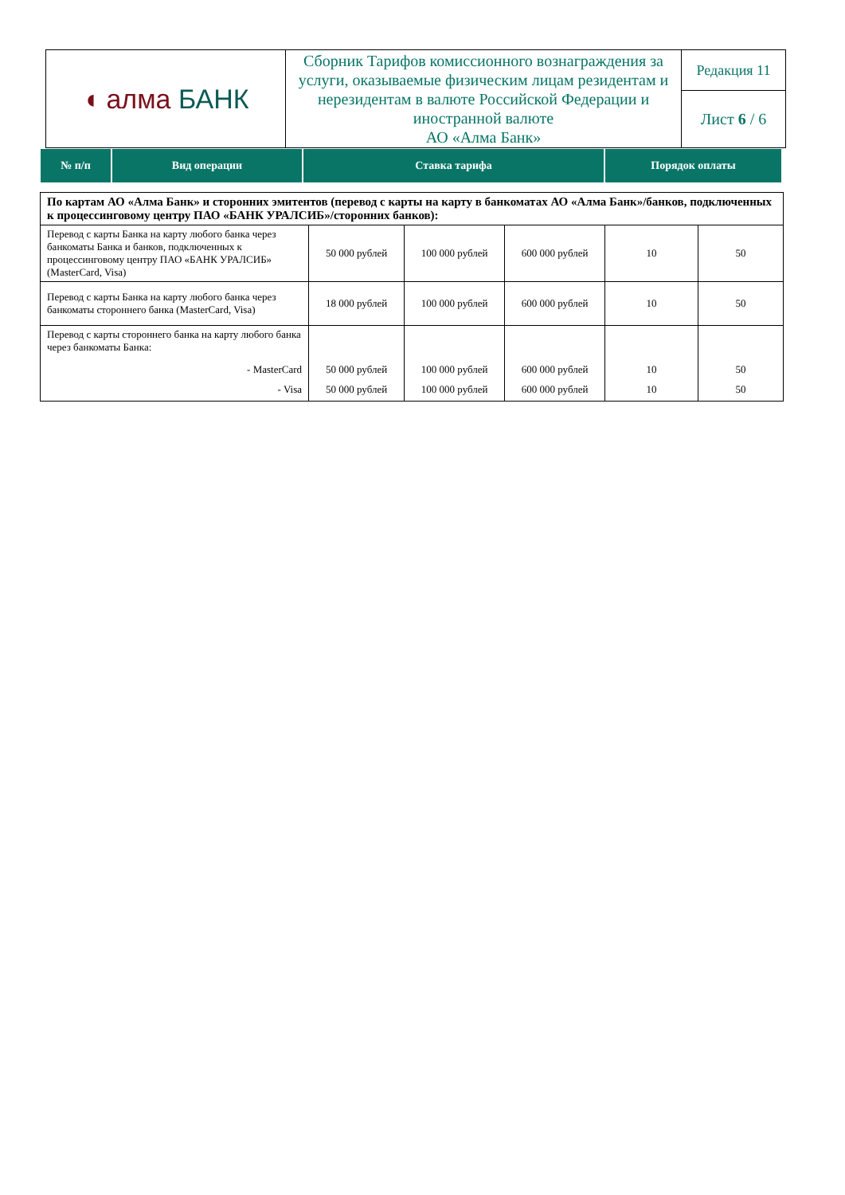| ◖ алма БАНК | Сборник Тарифов комиссионного вознаграждения за услуги, оказываемые физическим лицам резидентам и нерезидентам в валюте Российской Федерации и иностранной валюте АО «Алма Банк» | Редакция 11 |
| | | Лист 6 / 6 |
| № п/п | Вид операции | Ставка тарифа | Порядок оплаты |
| По картам АО «Алма Банк» и сторонних эмитентов (перевод с карты на карту в банкоматах АО «Алма Банк»/банков, подключенных к процессинговому центру ПАО «БАНК УРАЛСИБ»/сторонних банков): | | | | | |
| Перевод с карты Банка на карту любого банка через банкоматы Банка и банков, подключенных к процессинговому центру ПАО «БАНК УРАЛСИБ» (MasterCard, Visa) | 50 000 рублей | 100 000 рублей | 600 000 рублей | 10 | 50 |
| Перевод с карты Банка на карту любого банка через банкоматы стороннего банка (MasterCard, Visa) | 18 000 рублей | 100 000 рублей | 600 000 рублей | 10 | 50 |
| Перевод с карты стороннего банка на карту любого банка через банкоматы Банка: - MasterCard | 50 000 рублей | 100 000 рублей | 600 000 рублей | 10 | 50 |
| - Visa | 50 000 рублей | 100 000 рублей | 600 000 рублей | 10 | 50 |